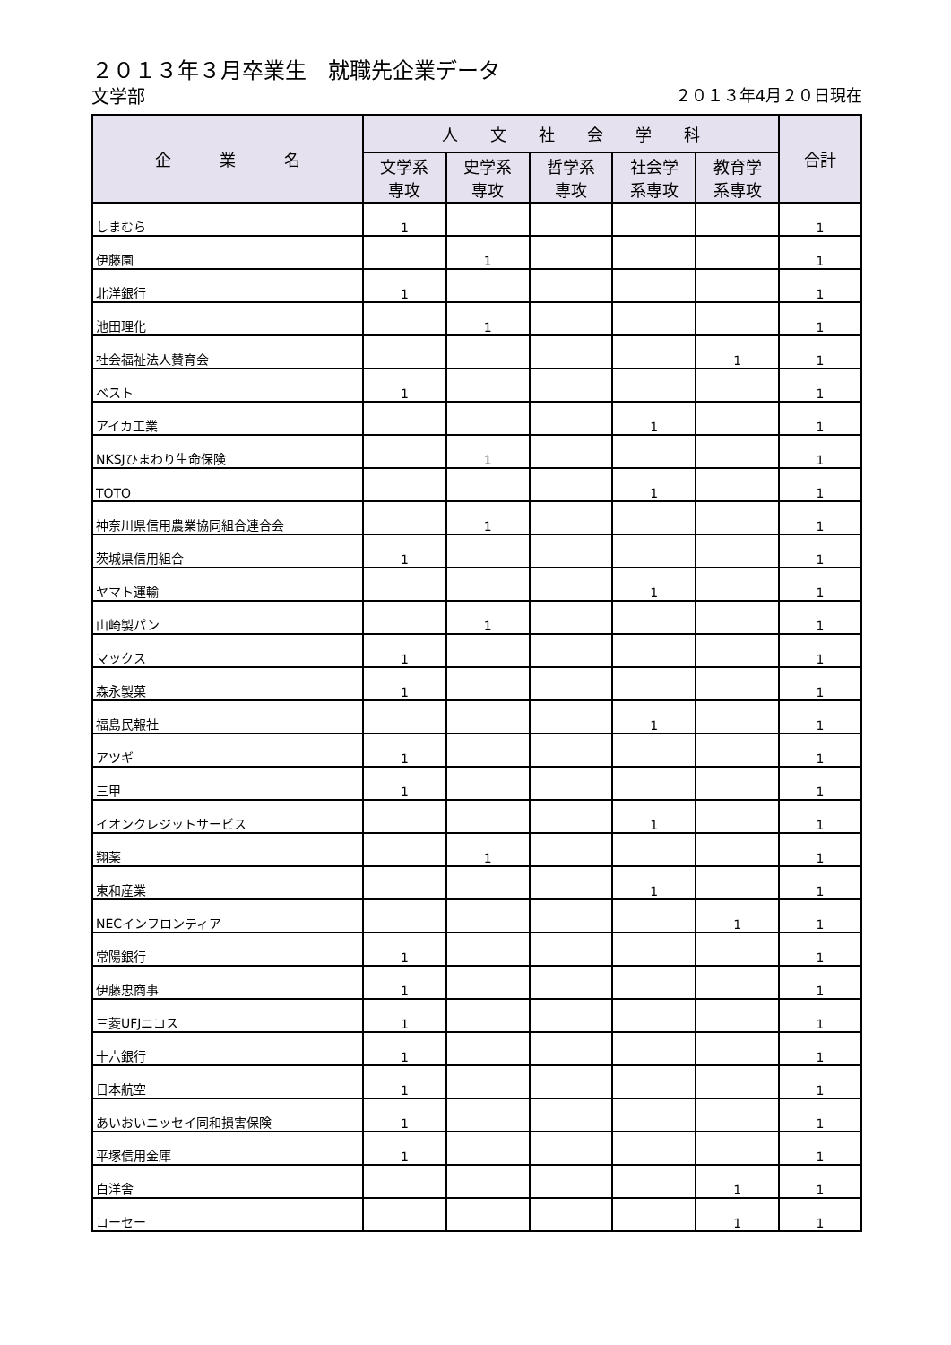２０１３年３月卒業生　就職先企業データ
文学部 ２０１３年4月２０日現在
| 企 業 名 | 人 文 社 会 学 科 | | | | | 合計 |
| --- | --- | --- | --- | --- | --- | --- |
| | 文学系 専攻 | 史学系 専攻 | 哲学系 専攻 | 社会学 系専攻 | 教育学 系専攻 | |
| しまむら | 1 | | | | | 1 |
| 伊藤園 | | 1 | | | | 1 |
| 北洋銀行 | 1 | | | | | 1 |
| 池田理化 | | 1 | | | | 1 |
| 社会福祉法人賛育会 | | | | | 1 | 1 |
| ベスト | 1 | | | | | 1 |
| アイカ工業 | | | | 1 | | 1 |
| NKSJひまわり生命保険 | | 1 | | | | 1 |
| TOTO | | | | 1 | | 1 |
| 神奈川県信用農業協同組合連合会 | | 1 | | | | 1 |
| 茨城県信用組合 | 1 | | | | | 1 |
| ヤマト運輸 | | | | 1 | | 1 |
| 山崎製パン | | 1 | | | | 1 |
| マックス | 1 | | | | | 1 |
| 森永製菓 | 1 | | | | | 1 |
| 福島民報社 | | | | 1 | | 1 |
| アツギ | 1 | | | | | 1 |
| 三甲 | 1 | | | | | 1 |
| イオンクレジットサービス | | | | 1 | | 1 |
| 翔薬 | | 1 | | | | 1 |
| 東和産業 | | | | 1 | | 1 |
| NECインフロンティア | | | | | 1 | 1 |
| 常陽銀行 | 1 | | | | | 1 |
| 伊藤忠商事 | 1 | | | | | 1 |
| 三菱UFJニコス | 1 | | | | | 1 |
| 十六銀行 | 1 | | | | | 1 |
| 日本航空 | 1 | | | | | 1 |
| あいおいニッセイ同和損害保険 | 1 | | | | | 1 |
| 平塚信用金庫 | 1 | | | | | 1 |
| 白洋舎 | | | | | 1 | 1 |
| コーセー | | | | | 1 | 1 |